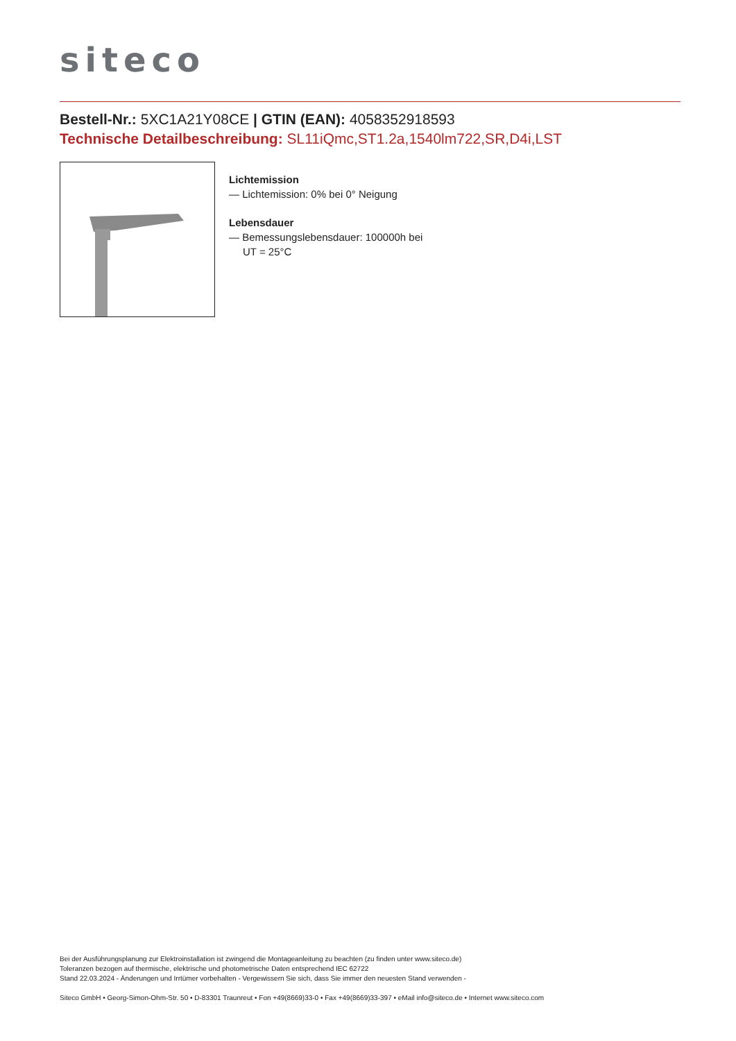siteco
Bestell-Nr.: 5XC1A21Y08CE | GTIN (EAN): 4058352918593
Technische Detailbeschreibung: SL11iQmc,ST1.2a,1540lm722,SR,D4i,LST
Lichtemission
— Lichtemission: 0% bei 0° Neigung
Lebensdauer
— Bemessungslebensdauer: 100000h bei
UT = 25°C
Bei der Ausführungsplanung zur Elektroinstallation ist zwingend die Montageanleitung zu beachten (zu finden unter www.siteco.de)
Toleranzen bezogen auf thermische, elektrische und photometrische Daten entsprechend IEC 62722
Stand 22.03.2024 - Änderungen und Irrtümer vorbehalten - Vergewissern Sie sich, dass Sie immer den neuesten Stand verwenden -
Siteco GmbH • Georg-Simon-Ohm-Str. 50 • D-83301 Traunreut • Fon +49(8669)33-0 • Fax +49(8669)33-397 • eMail info@siteco.de • Internet www.siteco.com